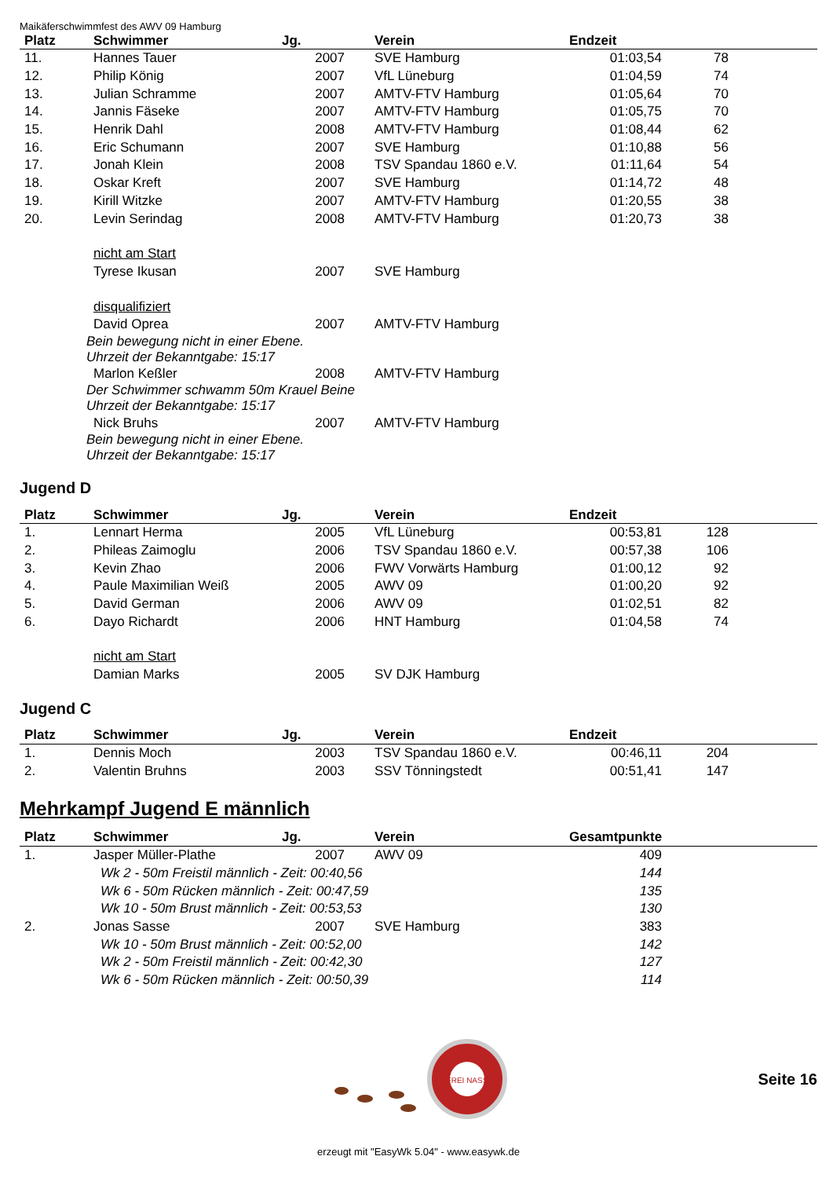Maikäferschwimmfest des AWV 09 Hamburg
| Platz | Schwimmer | Jg. | Verein | Endzeit | | |
| --- | --- | --- | --- | --- | --- | --- |
| 11. | Hannes Tauer | 2007 | SVE Hamburg | 01:03,54 | 78 | |
| 12. | Philip König | 2007 | VfL Lüneburg | 01:04,59 | 74 | |
| 13. | Julian Schramme | 2007 | AMTV-FTV Hamburg | 01:05,64 | 70 | |
| 14. | Jannis Fäseke | 2007 | AMTV-FTV Hamburg | 01:05,75 | 70 | |
| 15. | Henrik Dahl | 2008 | AMTV-FTV Hamburg | 01:08,44 | 62 | |
| 16. | Eric Schumann | 2007 | SVE Hamburg | 01:10,88 | 56 | |
| 17. | Jonah Klein | 2008 | TSV Spandau 1860 e.V. | 01:11,64 | 54 | |
| 18. | Oskar Kreft | 2007 | SVE Hamburg | 01:14,72 | 48 | |
| 19. | Kirill Witzke | 2007 | AMTV-FTV Hamburg | 01:20,55 | 38 | |
| 20. | Levin Serindag | 2008 | AMTV-FTV Hamburg | 01:20,73 | 38 | |
| | nicht am Start | | | | | |
| | Tyrese Ikusan | 2007 | SVE Hamburg | | | |
| | disqualifiziert | | | | | |
| | David Oprea | 2007 | AMTV-FTV Hamburg | | | |
| Bein bewegung nicht in einer Ebene. Uhrzeit der Bekanntgabe: 15:17 | | | | | | |
| | Marlon Keßler | 2008 | AMTV-FTV Hamburg | | | |
| Der Schwimmer schwamm 50m Krauel Beine Uhrzeit der Bekanntgabe: 15:17 | | | | | | |
| | Nick Bruhs | 2007 | AMTV-FTV Hamburg | | | |
| Bein bewegung nicht in einer Ebene. Uhrzeit der Bekanntgabe: 15:17 | | | | | | |
Jugend D
| Platz | Schwimmer | Jg. | Verein | Endzeit | | |
| --- | --- | --- | --- | --- | --- | --- |
| 1. | Lennart Herma | 2005 | VfL Lüneburg | 00:53,81 | 128 | |
| 2. | Phileas Zaimoglu | 2006 | TSV Spandau 1860 e.V. | 00:57,38 | 106 | |
| 3. | Kevin Zhao | 2006 | FWV Vorwärts Hamburg | 01:00,12 | 92 | |
| 4. | Paule Maximilian Weiß | 2005 | AWV 09 | 01:00,20 | 92 | |
| 5. | David German | 2006 | AWV 09 | 01:02,51 | 82 | |
| 6. | Dayo Richardt | 2006 | HNT Hamburg | 01:04,58 | 74 | |
| | nicht am Start | | | | | |
| | Damian Marks | 2005 | SV DJK Hamburg | | | |
Jugend C
| Platz | Schwimmer | Jg. | Verein | Endzeit | | |
| --- | --- | --- | --- | --- | --- | --- |
| 1. | Dennis Moch | 2003 | TSV Spandau 1860 e.V. | 00:46,11 | 204 | |
| 2. | Valentin Bruhns | 2003 | SSV Tönningstedt | 00:51,41 | 147 | |
Mehrkampf Jugend E männlich
| Platz | Schwimmer | Jg. | Verein | Gesamtpunkte | |
| --- | --- | --- | --- | --- | --- |
| 1. | Jasper Müller-Plathe | 2007 | AWV 09 | 409 | |
| Wk 2 - 50m Freistil männlich - Zeit: 00:40,56 | | | | 144 | |
| Wk 6 - 50m Rücken männlich - Zeit: 00:47,59 | | | | 135 | |
| Wk 10 - 50m Brust männlich - Zeit: 00:53,53 | | | | 130 | |
| 2. | Jonas Sasse | 2007 | SVE Hamburg | 383 | |
| Wk 10 - 50m Brust männlich - Zeit: 00:52,00 | | | | 142 | |
| Wk 2 - 50m Freistil männlich - Zeit: 00:42,30 | | | | 127 | |
| Wk 6 - 50m Rücken männlich - Zeit: 00:50,39 | | | | 114 | |
FREI NASS
Seite 16
erzeugt mit "EasyWk 5.04" - www.easywk.de